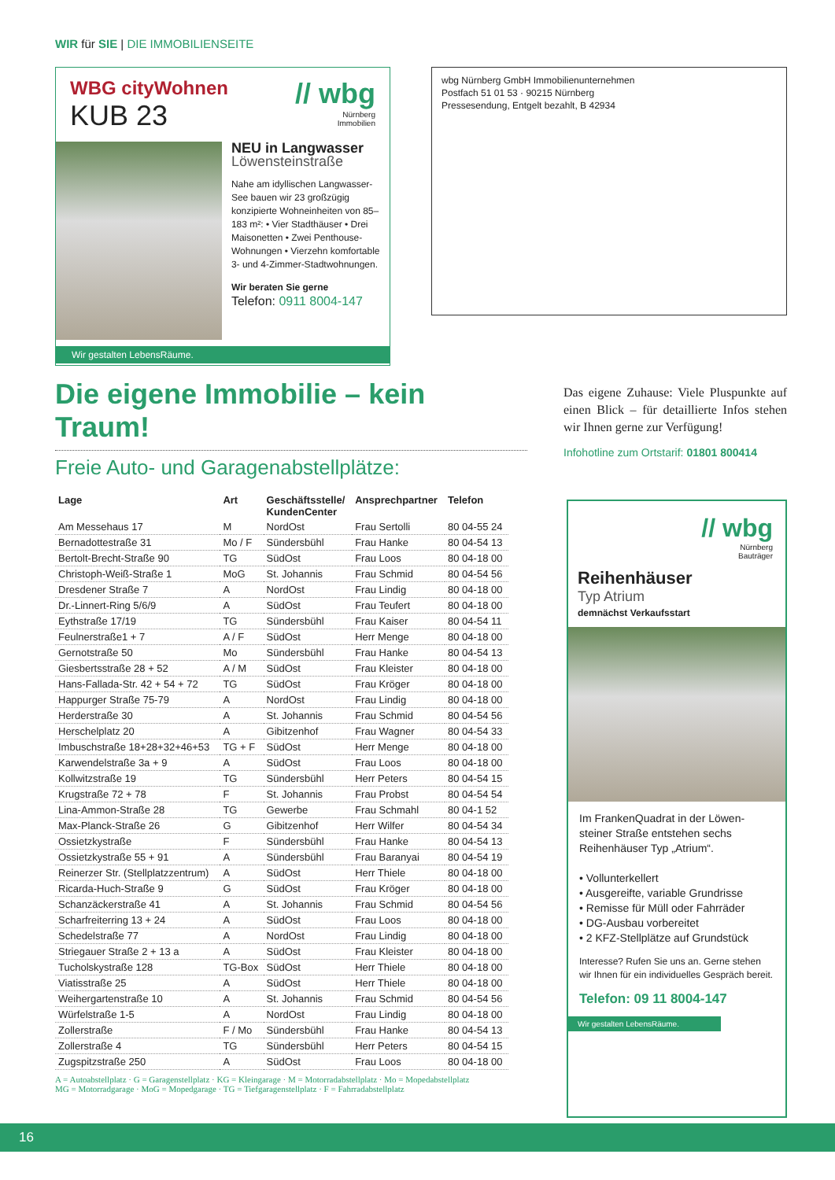WIR für SIE | DIE IMMOBILIENSEITE
WBG cityWohnen
KUB 23
// wbg
Nürnberg
Immobilien
NEU in Langwasser
Löwensteinstraße
Nahe am idyllischen Langwasser-See bauen wir 23 großzügig konzipierte Wohneinheiten von 85–183 m²: • Vier Stadthäuser • Drei Maisonetten • Zwei Penthouse-Wohnungen • Vierzehn komfortable 3- und 4-Zimmer-Stadtwohnungen.
Wir beraten Sie gerne
Telefon: 0911 8004-147
Wir gestalten LebensRäume.
wbg Nürnberg GmbH Immobilienunternehmen
Postfach 51 01 53 · 90215 Nürnberg
Pressesendung, Entgelt bezahlt, B 42934
Die eigene Immobilie – kein Traum!
Freie Auto- und Garagenabstellplätze:
| Lage | Art | Geschäftsstelle/ KundenCenter | Ansprechpartner | Telefon |
| --- | --- | --- | --- | --- |
| Am Messehaus 17 | M | NordOst | Frau Sertolli | 80 04-55 24 |
| Bernadottestraße 31 | Mo / F | Sündersbühl | Frau Hanke | 80 04-54 13 |
| Bertolt-Brecht-Straße 90 | TG | SüdOst | Frau Loos | 80 04-18 00 |
| Christoph-Weiß-Straße 1 | MoG | St. Johannis | Frau Schmid | 80 04-54 56 |
| Dresdener Straße 7 | A | NordOst | Frau Lindig | 80 04-18 00 |
| Dr.-Linnert-Ring 5/6/9 | A | SüdOst | Frau Teufert | 80 04-18 00 |
| Eythstraße 17/19 | TG | Sündersbühl | Frau Kaiser | 80 04-54 11 |
| Feulnerstraße1 + 7 | A / F | SüdOst | Herr Menge | 80 04-18 00 |
| Gernotstraße 50 | Mo | Sündersbühl | Frau Hanke | 80 04-54 13 |
| Giesbertsstraße 28 + 52 | A / M | SüdOst | Frau Kleister | 80 04-18 00 |
| Hans-Fallada-Str. 42 + 54 + 72 | TG | SüdOst | Frau Kröger | 80 04-18 00 |
| Happurger Straße 75-79 | A | NordOst | Frau Lindig | 80 04-18 00 |
| Herderstraße 30 | A | St. Johannis | Frau Schmid | 80 04-54 56 |
| Herschelplatz 20 | A | Gibitzenhof | Frau Wagner | 80 04-54 33 |
| Imbuschstraße 18+28+32+46+53 | TG + F | SüdOst | Herr Menge | 80 04-18 00 |
| Karwendelstraße 3a + 9 | A | SüdOst | Frau Loos | 80 04-18 00 |
| Kollwitzstraße 19 | TG | Sündersbühl | Herr Peters | 80 04-54 15 |
| Krugstraße 72 + 78 | F | St. Johannis | Frau Probst | 80 04-54 54 |
| Lina-Ammon-Straße 28 | TG | Gewerbe | Frau Schmahl | 80 04-1 52 |
| Max-Planck-Straße 26 | G | Gibitzenhof | Herr Wilfer | 80 04-54 34 |
| Ossietzkystraße | F | Sündersbühl | Frau Hanke | 80 04-54 13 |
| Ossietzkystraße 55 + 91 | A | Sündersbühl | Frau Baranyai | 80 04-54 19 |
| Reinerzer Str. (Stellplatzzentrum) | A | SüdOst | Herr Thiele | 80 04-18 00 |
| Ricarda-Huch-Straße 9 | G | SüdOst | Frau Kröger | 80 04-18 00 |
| Schanzäckerstraße 41 | A | St. Johannis | Frau Schmid | 80 04-54 56 |
| Scharfreiterring 13 + 24 | A | SüdOst | Frau Loos | 80 04-18 00 |
| Schedelstraße 77 | A | NordOst | Frau Lindig | 80 04-18 00 |
| Striegauer Straße 2 + 13 a | A | SüdOst | Frau Kleister | 80 04-18 00 |
| Tucholskystraße 128 | TG-Box | SüdOst | Herr Thiele | 80 04-18 00 |
| Viatisstraße 25 | A | SüdOst | Herr Thiele | 80 04-18 00 |
| Weihergartenstraße 10 | A | St. Johannis | Frau Schmid | 80 04-54 56 |
| Würfelstraße 1-5 | A | NordOst | Frau Lindig | 80 04-18 00 |
| Zollerstraße | F / Mo | Sündersbühl | Frau Hanke | 80 04-54 13 |
| Zollerstraße 4 | TG | Sündersbühl | Herr Peters | 80 04-54 15 |
| Zugspitzstraße 250 | A | SüdOst | Frau Loos | 80 04-18 00 |
A = Autoabstellplatz · G = Garagenstellplatz · KG = Kleingarage · M = Motorradabstellplatz · Mo = Mopedabstellplatz
MG = Motorradgarage · MoG = Mopedgarage · TG = Tiefgaragenstellplatz · F = Fahrradabstellplatz
Das eigene Zuhause: Viele Pluspunkte auf einen Blick – für detaillierte Infos stehen wir Ihnen gerne zur Verfügung!
Infohotline zum Ortstarif: 01801 800414
// wbg
Nürnberg
Bauträger
Reihenhäuser
Typ Atrium
demnächst Verkaufsstart
Im FrankenQuadrat in der Löwen-steiner Straße entstehen sechs Reihenhäuser Typ „Atrium“.
• Vollunterkellert
• Ausgereifte, variable Grundrisse
• Remisse für Müll oder Fahrräder
• DG-Ausbau vorbereitet
• 2 KFZ-Stellplätze auf Grundstück
Interesse? Rufen Sie uns an. Gerne stehen wir Ihnen für ein individuelles Gespräch bereit.
Telefon: 09 11 8004-147
Wir gestalten LebensRäume.
16